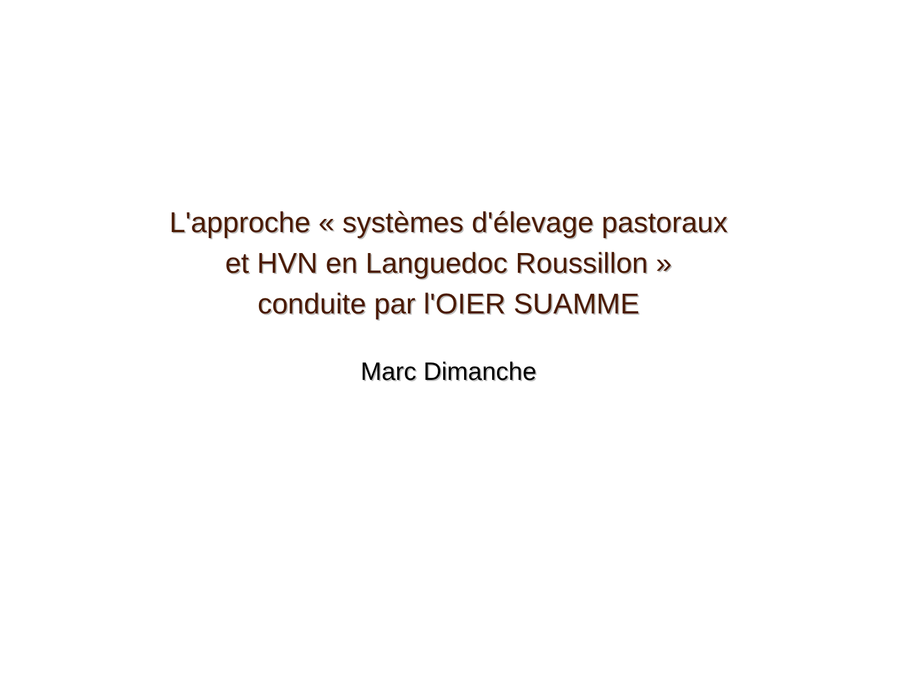L'approche « systèmes d'élevage pastoraux
et HVN en Languedoc Roussillon »
conduite par l'OIER SUAMME
Marc Dimanche